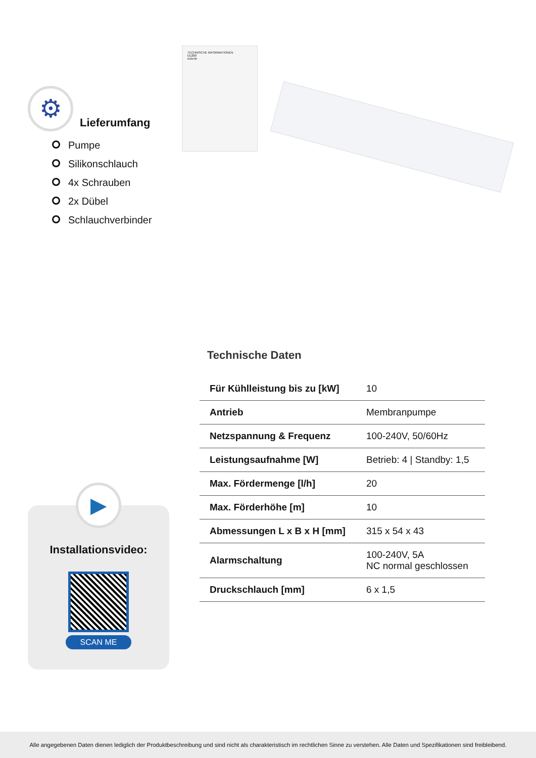⚙
Lieferumfang
Pumpe
Silikonschlauch
4x Schrauben
2x Dübel
Schlauchverbinder
TECHNISCHE INFORMATIONEN
EE200
eckerle
▶
Installationsvideo:
SCAN ME
Technische Daten
| Für Kühlleistung bis zu [kW] | 10 |
| Antrieb | Membranpumpe |
| Netzspannung & Frequenz | 100-240V, 50/60Hz |
| Leistungsaufnahme [W] | Betrieb: 4 / Standby: 1,5 |
| Max. Fördermenge [l/h] | 20 |
| Max. Förderhöhe [m] | 10 |
| Abmessungen L x B x H [mm] | 315 x 54 x 43 |
| Alarmschaltung | 100-240V, 5A NC normal geschlossen |
| Druckschlauch [mm] | 6 x 1,5 |
Alle angegebenen Daten dienen lediglich der Produktbeschreibung und sind nicht als charakteristisch im rechtlichen Sinne zu verstehen. Alle Daten und Spezifikationen sind freibleibend.